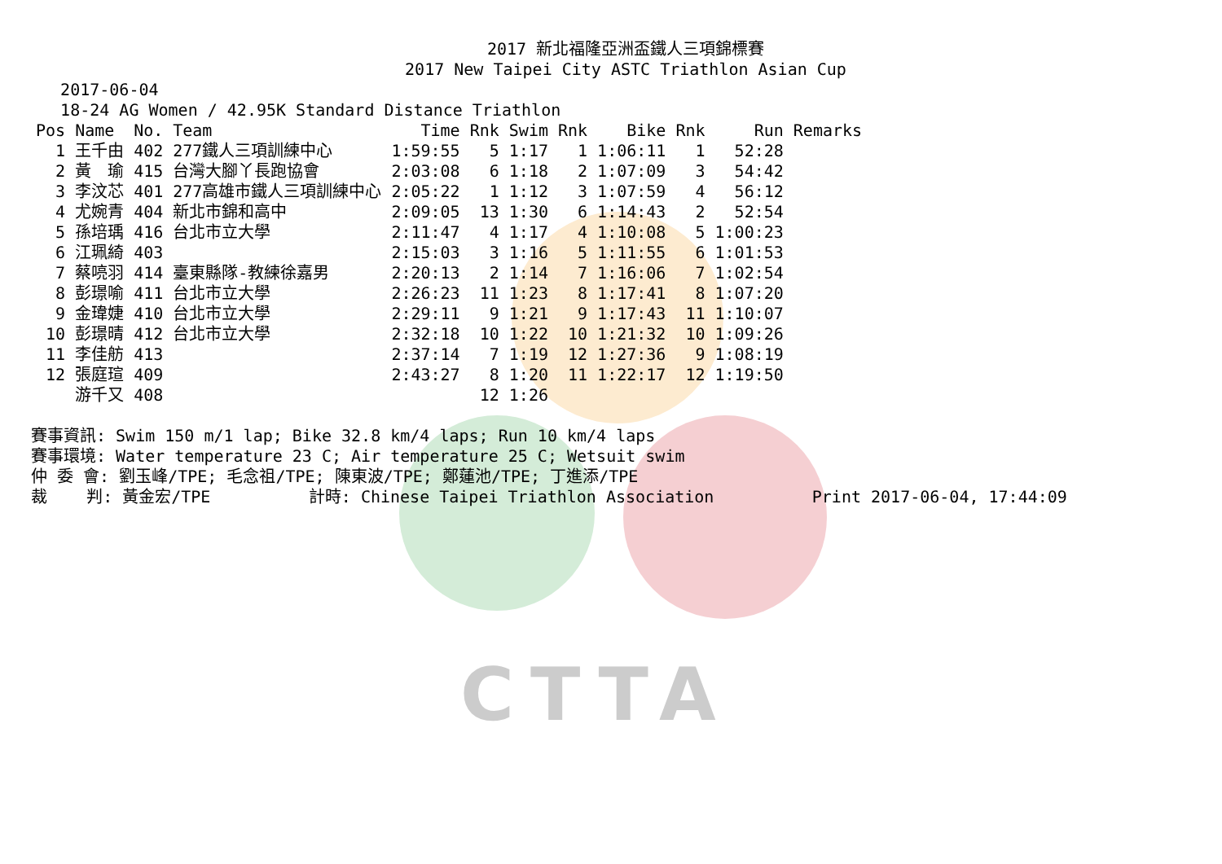CTTA
2017 新北福隆亞洲盃鐵人三項錦標賽
2017 New Taipei City ASTC Triathlon Asian Cup
2017-06-04
18-24 AG Women / 42.95K Standard Distance Triathlon
| Pos | Name | No. | Team | Time | Rnk | Swim | Rnk | Bike | Rnk | Run | Remarks |
| --- | --- | --- | --- | --- | --- | --- | --- | --- | --- | --- | --- |
| 1 | 王千由 | 402 | 277鐵人三項訓練中心 | 1:59:55 | 5 | 1:17 | 1 | 1:06:11 | 1 | 52:28 | |
| 2 | 黃 瑜 | 415 | 台灣大腳丫長跑協會 | 2:03:08 | 6 | 1:18 | 2 | 1:07:09 | 3 | 54:42 | |
| 3 | 李汶芯 | 401 | 277高雄市鐵人三項訓練中心 | 2:05:22 | 1 | 1:12 | 3 | 1:07:59 | 4 | 56:12 | |
| 4 | 尤婉青 | 404 | 新北市錦和高中 | 2:09:05 | 13 | 1:30 | 6 | 1:14:43 | 2 | 52:54 | |
| 5 | 孫培瑀 | 416 | 台北市立大學 | 2:11:47 | 4 | 1:17 | 4 | 1:10:08 | 5 | 1:00:23 | |
| 6 | 江珮綺 | 403 | | 2:15:03 | 3 | 1:16 | 5 | 1:11:55 | 6 | 1:01:53 | |
| 7 | 蔡喨羽 | 414 | 臺東縣隊-教練徐嘉男 | 2:20:13 | 2 | 1:14 | 7 | 1:16:06 | 7 | 1:02:54 | |
| 8 | 彭璟喻 | 411 | 台北市立大學 | 2:26:23 | 11 | 1:23 | 8 | 1:17:41 | 8 | 1:07:20 | |
| 9 | 金瑋婕 | 410 | 台北市立大學 | 2:29:11 | 9 | 1:21 | 9 | 1:17:43 | 11 | 1:10:07 | |
| 10 | 彭璟晴 | 412 | 台北市立大學 | 2:32:18 | 10 | 1:22 | 10 | 1:21:32 | 10 | 1:09:26 | |
| 11 | 李佳舫 | 413 | | 2:37:14 | 7 | 1:19 | 12 | 1:27:36 | 9 | 1:08:19 | |
| 12 | 張庭瑄 | 409 | | 2:43:27 | 8 | 1:20 | 11 | 1:22:17 | 12 | 1:19:50 | |
| | 游千又 | 408 | | | 12 | 1:26 | | | | | |
賽事資訊: Swim 150 m/1 lap; Bike 32.8 km/4 laps; Run 10 km/4 laps
賽事環境: Water temperature 23 C; Air temperature 25 C; Wetsuit swim
仲 委 會: 劉玉峰/TPE; 毛念祖/TPE; 陳東波/TPE; 鄭蓮池/TPE; 丁進添/TPE
裁 判: 黃金宏/TPE 計時: Chinese Taipei Triathlon Association Print 2017-06-04, 17:44:09